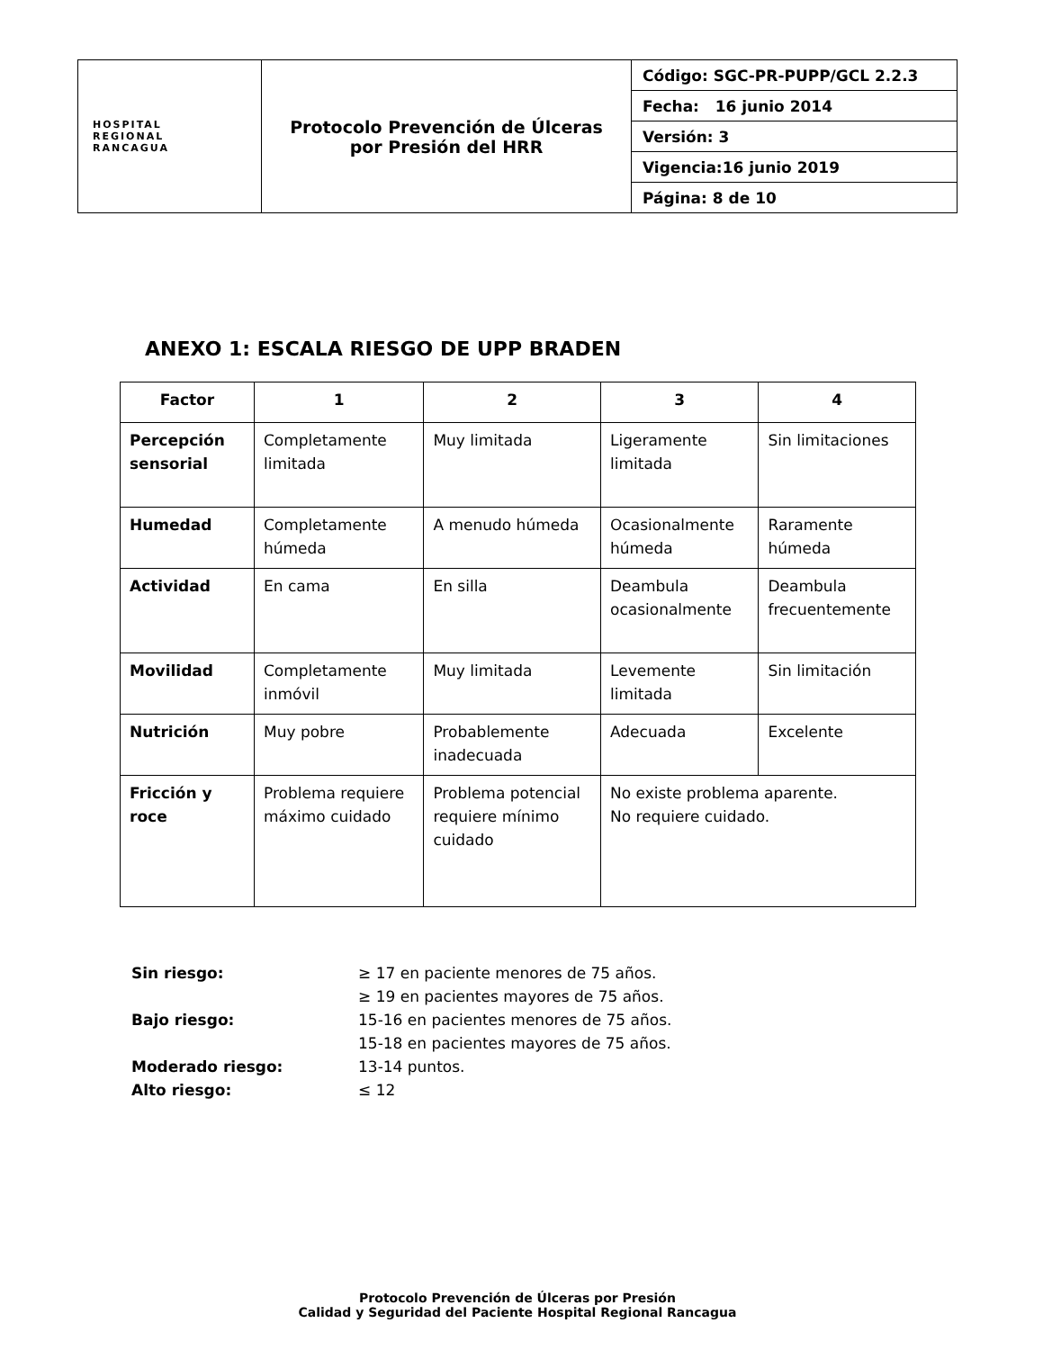| HOSPITAL REGIONAL RANCAGUA | Protocolo Prevención de Úlceras por Presión del HRR | Código: SGC-PR-PUPP/GCL 2.2.3 |
| | | Fecha: 16 junio 2014 |
| | | Versión: 3 |
| | | Vigencia:16 junio 2019 |
| | | Página: 8 de 10 |
ANEXO 1: ESCALA RIESGO DE UPP BRADEN
| Factor | 1 | 2 | 3 | 4 |
| --- | --- | --- | --- | --- |
| Percepción sensorial | Completamente limitada | Muy limitada | Ligeramente limitada | Sin limitaciones |
| Humedad | Completamente húmeda | A menudo húmeda | Ocasionalmente húmeda | Raramente húmeda |
| Actividad | En cama | En silla | Deambula ocasionalmente | Deambula frecuentemente |
| Movilidad | Completamente inmóvil | Muy limitada | Levemente limitada | Sin limitación |
| Nutrición | Muy pobre | Probablemente inadecuada | Adecuada | Excelente |
| Fricción y roce | Problema requiere máximo cuidado | Problema potencial requiere mínimo cuidado | No existe problema aparente. No requiere cuidado. | |
| Sin riesgo: | ≥ 17 en paciente menores de 75 años. |
| | ≥ 19 en pacientes mayores de 75 años. |
| Bajo riesgo: | 15-16 en pacientes menores de 75 años. |
| | 15-18 en pacientes mayores de 75 años. |
| Moderado riesgo: | 13-14 puntos. |
| Alto riesgo: | ≤ 12 |
Protocolo Prevención de Úlceras por Presión
Calidad y Seguridad del Paciente Hospital Regional Rancagua